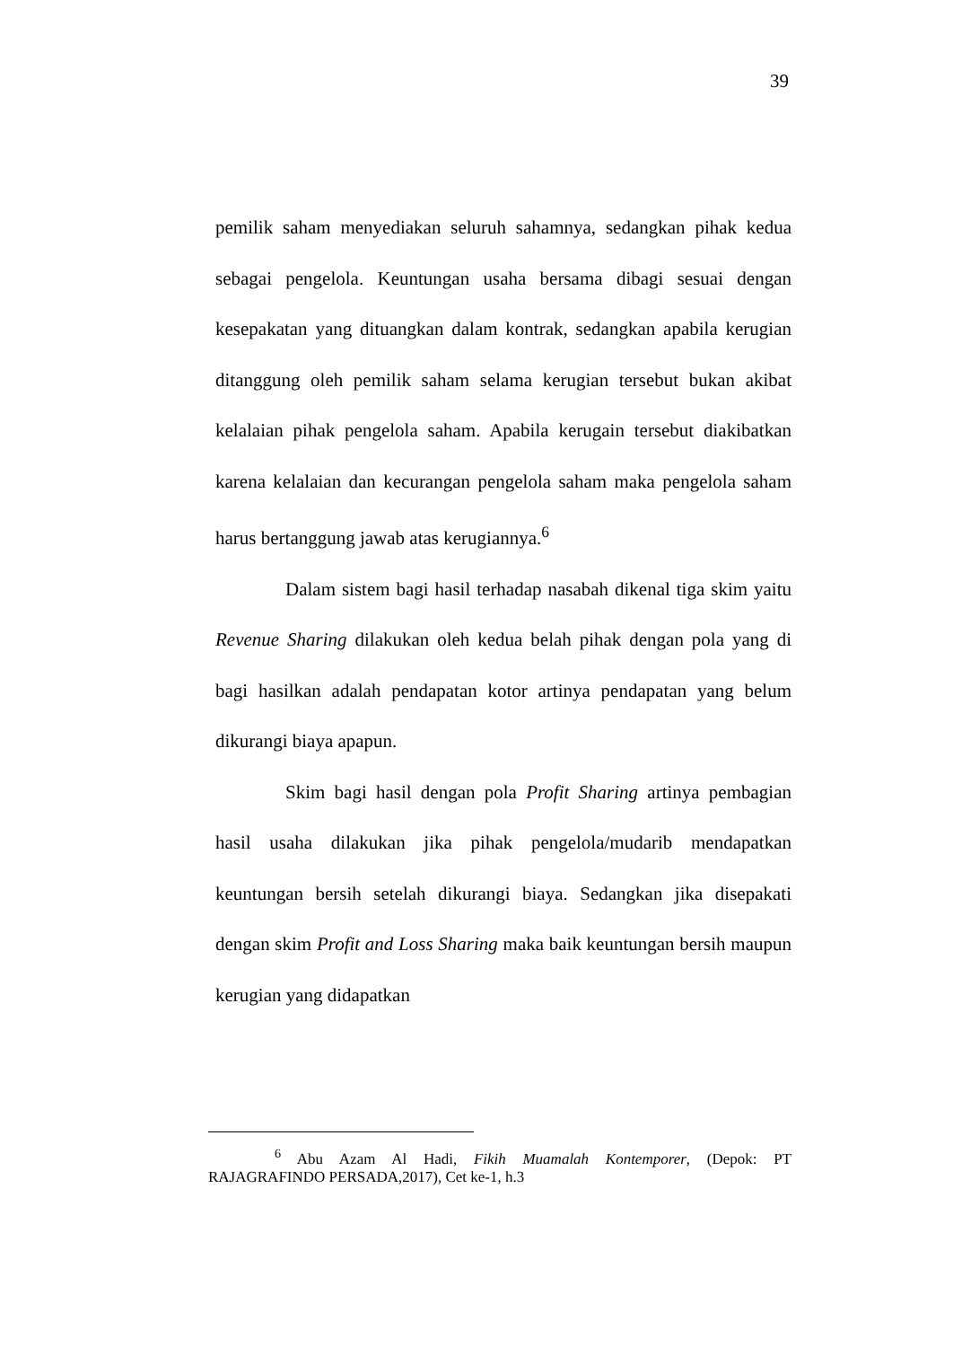39
pemilik saham menyediakan seluruh sahamnya, sedangkan pihak kedua sebagai pengelola. Keuntungan usaha bersama dibagi sesuai dengan kesepakatan yang dituangkan dalam kontrak, sedangkan apabila kerugian ditanggung oleh pemilik saham selama kerugian tersebut bukan akibat kelalaian pihak pengelola saham. Apabila kerugain tersebut diakibatkan karena kelalaian dan kecurangan pengelola saham maka pengelola saham harus bertanggung jawab atas kerugiannya.<sup>6</sup>
Dalam sistem bagi hasil terhadap nasabah dikenal tiga skim yaitu Revenue Sharing dilakukan oleh kedua belah pihak dengan pola yang di bagi hasilkan adalah pendapatan kotor artinya pendapatan yang belum dikurangi biaya apapun.
Skim bagi hasil dengan pola Profit Sharing artinya pembagian hasil usaha dilakukan jika pihak pengelola/mudarib mendapatkan keuntungan bersih setelah dikurangi biaya. Sedangkan jika disepakati dengan skim Profit and Loss Sharing maka baik keuntungan bersih maupun kerugian yang didapatkan
<sup>6</sup> Abu Azam Al Hadi, Fikih Muamalah Kontemporer, (Depok: PT RAJAGRAFINDO PERSADA,2017), Cet ke-1, h.3